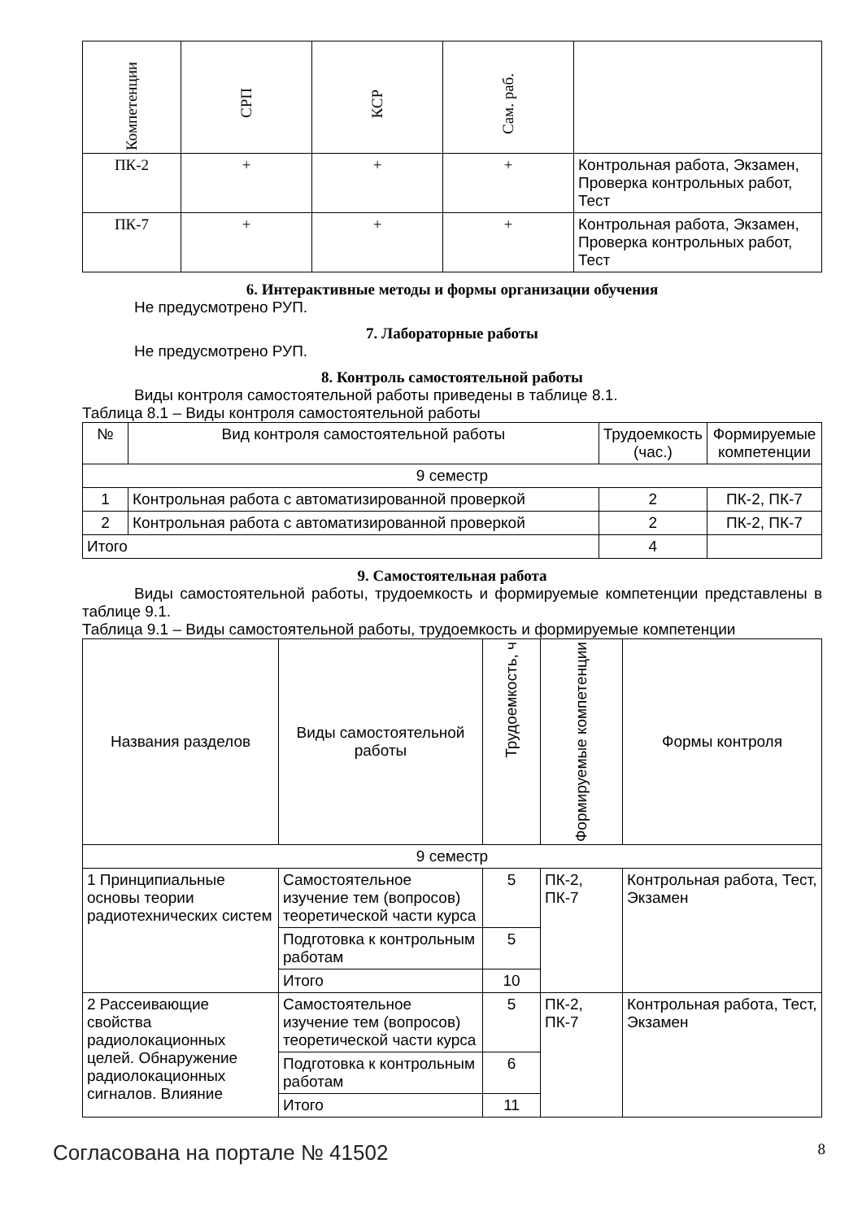| Компетенции | СРП | КСР | Сам. раб. | |
| --- | --- | --- | --- | --- |
| ПК-2 | + | + | + | Контрольная работа, Экзамен, Проверка контрольных работ, Тест |
| ПК-7 | + | + | + | Контрольная работа, Экзамен, Проверка контрольных работ, Тест |
6. Интерактивные методы и формы организации обучения
Не предусмотрено РУП.
7. Лабораторные работы
Не предусмотрено РУП.
8. Контроль самостоятельной работы
Виды контроля самостоятельной работы приведены в таблице 8.1.
Таблица 8.1 – Виды контроля самостоятельной работы
| № | Вид контроля самостоятельной работы | Трудоемкость (час.) | Формируемые компетенции |
| --- | --- | --- | --- |
| 9 семестр | | | |
| 1 | Контрольная работа с автоматизированной проверкой | 2 | ПК-2, ПК-7 |
| 2 | Контрольная работа с автоматизированной проверкой | 2 | ПК-2, ПК-7 |
| Итого | | 4 | |
9. Самостоятельная работа
Виды самостоятельной работы, трудоемкость и формируемые компетенции представлены в таблице 9.1.
Таблица 9.1 – Виды самостоятельной работы, трудоемкость и формируемые компетенции
| Названия разделов | Виды самостоятельной работы | Трудоемкость, ч | Формируемые компетенции | Формы контроля |
| --- | --- | --- | --- | --- |
| 9 семестр | | | | |
| 1 Принципиальные основы теории радиотехнических систем | Самостоятельное изучение тем (вопросов) теоретической части курса | 5 | ПК-2, ПК-7 | Контрольная работа, Тест, Экзамен |
| | Подготовка к контрольным работам | 5 | | |
| | Итого | 10 | | |
| 2 Рассеивающие свойства радиолокационных целей. Обнаружение радиолокационных сигналов. Влияние | Самостоятельное изучение тем (вопросов) теоретической части курса | 5 | ПК-2, ПК-7 | Контрольная работа, Тест, Экзамен |
| | Подготовка к контрольным работам | 6 | | |
| | Итого | 11 | | |
Согласована на портале № 41502 8